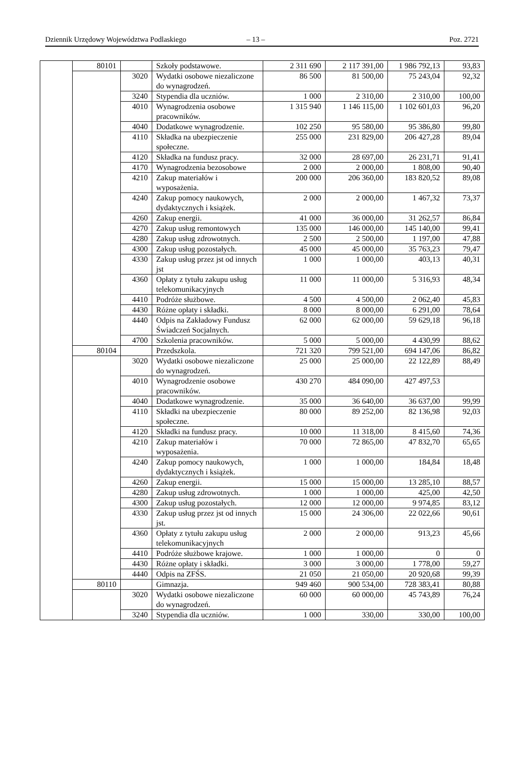Dziennik Urzędowy Województwa Podlaskiego – 13 – Poz. 2721
| | 80101 | | Szkoły podstawowe. | 2 311 690 | 2 117 391,00 | 1 986 792,13 | 93,83 |
| | | 3020 | Wydatki osobowe niezaliczone do wynagrodzeń. | 86 500 | 81 500,00 | 75 243,04 | 92,32 |
| | | 3240 | Stypendia dla uczniów. | 1 000 | 2 310,00 | 2 310,00 | 100,00 |
| | | 4010 | Wynagrodzenia osobowe pracowników. | 1 315 940 | 1 146 115,00 | 1 102 601,03 | 96,20 |
| | | 4040 | Dodatkowe wynagrodzenie. | 102 250 | 95 580,00 | 95 386,80 | 99,80 |
| | | 4110 | Składka na ubezpieczenie społeczne. | 255 000 | 231 829,00 | 206 427,28 | 89,04 |
| | | 4120 | Składka na fundusz pracy. | 32 000 | 28 697,00 | 26 231,71 | 91,41 |
| | | 4170 | Wynagrodzenia bezosobowe | 2 000 | 2 000,00 | 1 808,00 | 90,40 |
| | | 4210 | Zakup materiałów i wyposażenia. | 200 000 | 206 360,00 | 183 820,52 | 89,08 |
| | | 4240 | Zakup pomocy naukowych, dydaktycznych i książek. | 2 000 | 2 000,00 | 1 467,32 | 73,37 |
| | | 4260 | Zakup energii. | 41 000 | 36 000,00 | 31 262,57 | 86,84 |
| | | 4270 | Zakup usług remontowych | 135 000 | 146 000,00 | 145 140,00 | 99,41 |
| | | 4280 | Zakup usług zdrowotnych. | 2 500 | 2 500,00 | 1 197,00 | 47,88 |
| | | 4300 | Zakup usług pozostałych. | 45 000 | 45 000,00 | 35 763,23 | 79,47 |
| | | 4330 | Zakup usług przez jst od innych jst | 1 000 | 1 000,00 | 403,13 | 40,31 |
| | | 4360 | Opłaty z tytułu zakupu usług telekomunikacyjnych | 11 000 | 11 000,00 | 5 316,93 | 48,34 |
| | | 4410 | Podróże służbowe. | 4 500 | 4 500,00 | 2 062,40 | 45,83 |
| | | 4430 | Różne opłaty i składki. | 8 000 | 8 000,00 | 6 291,00 | 78,64 |
| | | 4440 | Odpis na Zakładowy Fundusz Świadczeń Socjalnych. | 62 000 | 62 000,00 | 59 629,18 | 96,18 |
| | | 4700 | Szkolenia pracowników. | 5 000 | 5 000,00 | 4 430,99 | 88,62 |
| | 80104 | | Przedszkola. | 721 320 | 799 521,00 | 694 147,06 | 86,82 |
| | | 3020 | Wydatki osobowe niezaliczone do wynagrodzeń. | 25 000 | 25 000,00 | 22 122,89 | 88,49 |
| | | 4010 | Wynagrodzenie osobowe pracowników. | 430 270 | 484 090,00 | 427 497,53 | |
| | | 4040 | Dodatkowe wynagrodzenie. | 35 000 | 36 640,00 | 36 637,00 | 99,99 |
| | | 4110 | Składki na ubezpieczenie społeczne. | 80 000 | 89 252,00 | 82 136,98 | 92,03 |
| | | 4120 | Składki na fundusz pracy. | 10 000 | 11 318,00 | 8 415,60 | 74,36 |
| | | 4210 | Zakup materiałów i wyposażenia. | 70 000 | 72 865,00 | 47 832,70 | 65,65 |
| | | 4240 | Zakup pomocy naukowych, dydaktycznych i książek. | 1 000 | 1 000,00 | 184,84 | 18,48 |
| | | 4260 | Zakup energii. | 15 000 | 15 000,00 | 13 285,10 | 88,57 |
| | | 4280 | Zakup usług zdrowotnych. | 1 000 | 1 000,00 | 425,00 | 42,50 |
| | | 4300 | Zakup usług pozostałych. | 12 000 | 12 000,00 | 9 974,85 | 83,12 |
| | | 4330 | Zakup usług przez jst od innych jst. | 15 000 | 24 306,00 | 22 022,66 | 90,61 |
| | | 4360 | Opłaty z tytułu zakupu usług telekomunikacyjnych | 2 000 | 2 000,00 | 913,23 | 45,66 |
| | | 4410 | Podróże służbowe krajowe. | 1 000 | 1 000,00 | 0 | 0 |
| | | 4430 | Różne opłaty i składki. | 3 000 | 3 000,00 | 1 778,00 | 59,27 |
| | | 4440 | Odpis na ZFŚS. | 21 050 | 21 050,00 | 20 920,68 | 99,39 |
| | 80110 | | Gimnazja. | 949 460 | 900 534,00 | 728 383,41 | 80,88 |
| | | 3020 | Wydatki osobowe niezaliczone do wynagrodzeń. | 60 000 | 60 000,00 | 45 743,89 | 76,24 |
| | | 3240 | Stypendia dla uczniów. | 1 000 | 330,00 | 330,00 | 100,00 |